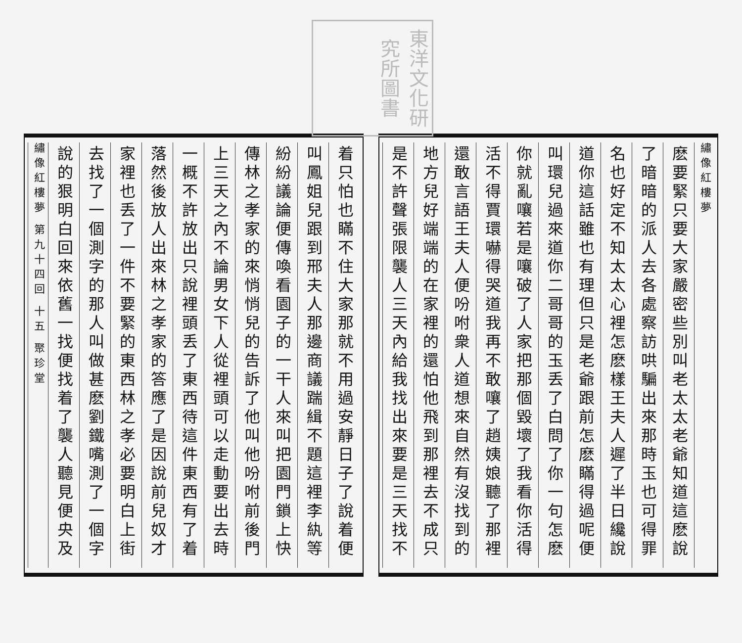東洋文化研究所圖書
繡像紅樓夢
麽要緊只要大家嚴密些別叫老太太老爺知道這麽說
了暗暗的派人去各處察訪哄騙出來那時玉也可得罪
名也好定不知太太心裡怎麽樣王夫人遲了半日纔說
道你這話雖也有理但只是老爺跟前怎麽瞞得過呢便
叫環兒過來道你二哥哥的玉丢了白問了你一句怎麽
你就亂嚷若是嚷破了人家把那個毀壞了我看你活得
活不得賈環嚇得哭道我再不敢嚷了趙姨娘聽了那裡
還敢言語王夫人便吩咐衆人道想來自然有沒找到的
地方兒好端端的在家裡的還怕他飛到那裡去不成只
是不許聲張限襲人三天內給我找出來要是三天找不
着只怕也瞞不住大家那就不用過安靜日子了說着便
叫鳳姐兒跟到邢夫人那邊商議踹緝不題這裡李紈等
紛紛議論便傳喚看園子的一干人來叫把園門鎖上快
傳林之孝家的來悄悄兒的告訴了他叫他吩咐前後門
上三天之內不論男女下人從裡頭可以走動要出去時
一概不許放出只說裡頭丢了東西待這件東西有了着
落然後放人出來林之孝家的答應了是因說前兒奴才
家裡也丢了一件不要緊的東西林之孝必要明白上街
去找了一個測字的那人叫做甚麽劉鐵嘴測了一個字
說的狠明白回來依舊一找便找着了襲人聽見便央及
繡像紅樓夢 第九十四回 十五 聚珍堂